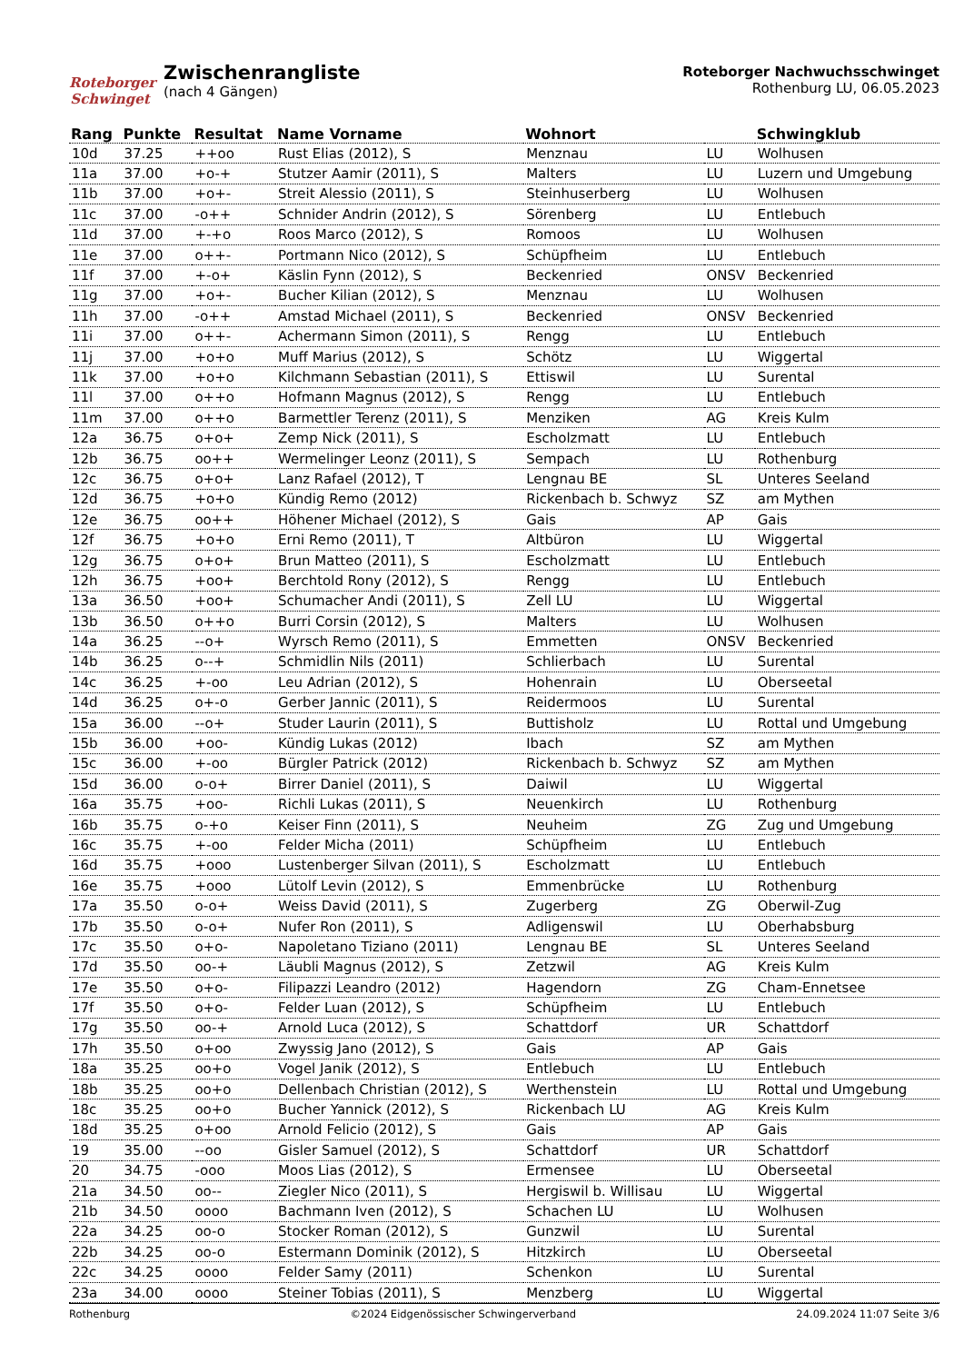Roteborger Schwinget
Zwischenrangliste
(nach 4 Gängen)
Roteborger Nachwuchsschwinget
Rothenburg LU, 06.05.2023
| Rang | Punkte | Resultat | Name Vorname | Wohnort | | Schwingklub |
| --- | --- | --- | --- | --- | --- | --- |
| 10d | 37.25 | ++oo | Rust Elias (2012), S | Menznau | LU | Wolhusen |
| 11a | 37.00 | +o-+ | Stutzer Aamir (2011), S | Malters | LU | Luzern und Umgebung |
| 11b | 37.00 | +o+- | Streit Alessio (2011), S | Steinhuserberg | LU | Wolhusen |
| 11c | 37.00 | -o++ | Schnider Andrin (2012), S | Sörenberg | LU | Entlebuch |
| 11d | 37.00 | +-+o | Roos Marco (2012), S | Romoos | LU | Wolhusen |
| 11e | 37.00 | o++- | Portmann Nico (2012), S | Schüpfheim | LU | Entlebuch |
| 11f | 37.00 | +-o+ | Käslin Fynn (2012), S | Beckenried | ONSV | Beckenried |
| 11g | 37.00 | +o+- | Bucher Kilian (2012), S | Menznau | LU | Wolhusen |
| 11h | 37.00 | -o++ | Amstad Michael (2011), S | Beckenried | ONSV | Beckenried |
| 11i | 37.00 | o++- | Achermann Simon (2011), S | Rengg | LU | Entlebuch |
| 11j | 37.00 | +o+o | Muff Marius (2012), S | Schötz | LU | Wiggertal |
| 11k | 37.00 | +o+o | Kilchmann Sebastian (2011), S | Ettiswil | LU | Surental |
| 11l | 37.00 | o++o | Hofmann Magnus (2012), S | Rengg | LU | Entlebuch |
| 11m | 37.00 | o++o | Barmettler Terenz (2011), S | Menziken | AG | Kreis Kulm |
| 12a | 36.75 | o+o+ | Zemp Nick (2011), S | Escholzmatt | LU | Entlebuch |
| 12b | 36.75 | oo++ | Wermelinger Leonz (2011), S | Sempach | LU | Rothenburg |
| 12c | 36.75 | o+o+ | Lanz Rafael (2012), T | Lengnau BE | SL | Unteres Seeland |
| 12d | 36.75 | +o+o | Kündig Remo (2012) | Rickenbach b. Schwyz | SZ | am Mythen |
| 12e | 36.75 | oo++ | Höhener Michael (2012), S | Gais | AP | Gais |
| 12f | 36.75 | +o+o | Erni Remo (2011), T | Altbüron | LU | Wiggertal |
| 12g | 36.75 | o+o+ | Brun Matteo (2011), S | Escholzmatt | LU | Entlebuch |
| 12h | 36.75 | +oo+ | Berchtold Rony (2012), S | Rengg | LU | Entlebuch |
| 13a | 36.50 | +oo+ | Schumacher Andi (2011), S | Zell LU | LU | Wiggertal |
| 13b | 36.50 | o++o | Burri Corsin (2012), S | Malters | LU | Wolhusen |
| 14a | 36.25 | --o+ | Wyrsch Remo (2011), S | Emmetten | ONSV | Beckenried |
| 14b | 36.25 | o--+ | Schmidlin Nils (2011) | Schlierbach | LU | Surental |
| 14c | 36.25 | +-oo | Leu Adrian (2012), S | Hohenrain | LU | Oberseetal |
| 14d | 36.25 | o+-o | Gerber Jannic (2011), S | Reidermoos | LU | Surental |
| 15a | 36.00 | --o+ | Studer Laurin (2011), S | Buttisholz | LU | Rottal und Umgebung |
| 15b | 36.00 | +oo- | Kündig Lukas (2012) | Ibach | SZ | am Mythen |
| 15c | 36.00 | +-oo | Bürgler Patrick (2012) | Rickenbach b. Schwyz | SZ | am Mythen |
| 15d | 36.00 | o-o+ | Birrer Daniel (2011), S | Daiwil | LU | Wiggertal |
| 16a | 35.75 | +oo- | Richli Lukas (2011), S | Neuenkirch | LU | Rothenburg |
| 16b | 35.75 | o-+o | Keiser Finn (2011), S | Neuheim | ZG | Zug und Umgebung |
| 16c | 35.75 | +-oo | Felder Micha (2011) | Schüpfheim | LU | Entlebuch |
| 16d | 35.75 | +ooo | Lustenberger Silvan (2011), S | Escholzmatt | LU | Entlebuch |
| 16e | 35.75 | +ooo | Lütolf Levin (2012), S | Emmenbrücke | LU | Rothenburg |
| 17a | 35.50 | o-o+ | Weiss David (2011), S | Zugerberg | ZG | Oberwil-Zug |
| 17b | 35.50 | o-o+ | Nufer Ron (2011), S | Adligenswil | LU | Oberhabsburg |
| 17c | 35.50 | o+o- | Napoletano Tiziano (2011) | Lengnau BE | SL | Unteres Seeland |
| 17d | 35.50 | oo-+ | Läubli Magnus (2012), S | Zetzwil | AG | Kreis Kulm |
| 17e | 35.50 | o+o- | Filipazzi Leandro (2012) | Hagendorn | ZG | Cham-Ennetsee |
| 17f | 35.50 | o+o- | Felder Luan (2012), S | Schüpfheim | LU | Entlebuch |
| 17g | 35.50 | oo-+ | Arnold Luca (2012), S | Schattdorf | UR | Schattdorf |
| 17h | 35.50 | o+oo | Zwyssig Jano (2012), S | Gais | AP | Gais |
| 18a | 35.25 | oo+o | Vogel Janik (2012), S | Entlebuch | LU | Entlebuch |
| 18b | 35.25 | oo+o | Dellenbach Christian (2012), S | Werthenstein | LU | Rottal und Umgebung |
| 18c | 35.25 | oo+o | Bucher Yannick (2012), S | Rickenbach LU | AG | Kreis Kulm |
| 18d | 35.25 | o+oo | Arnold Felicio (2012), S | Gais | AP | Gais |
| 19 | 35.00 | --oo | Gisler Samuel (2012), S | Schattdorf | UR | Schattdorf |
| 20 | 34.75 | -ooo | Moos Lias (2012), S | Ermensee | LU | Oberseetal |
| 21a | 34.50 | oo-- | Ziegler Nico (2011), S | Hergiswil b. Willisau | LU | Wiggertal |
| 21b | 34.50 | oooo | Bachmann Iven (2012), S | Schachen LU | LU | Wolhusen |
| 22a | 34.25 | oo-o | Stocker Roman (2012), S | Gunzwil | LU | Surental |
| 22b | 34.25 | oo-o | Estermann Dominik (2012), S | Hitzkirch | LU | Oberseetal |
| 22c | 34.25 | oooo | Felder Samy (2011) | Schenkon | LU | Surental |
| 23a | 34.00 | oooo | Steiner Tobias (2011), S | Menzberg | LU | Wiggertal |
Rothenburg ©2024 Eidgenössischer Schwingerverband 24.09.2024 11:07 Seite 3/6